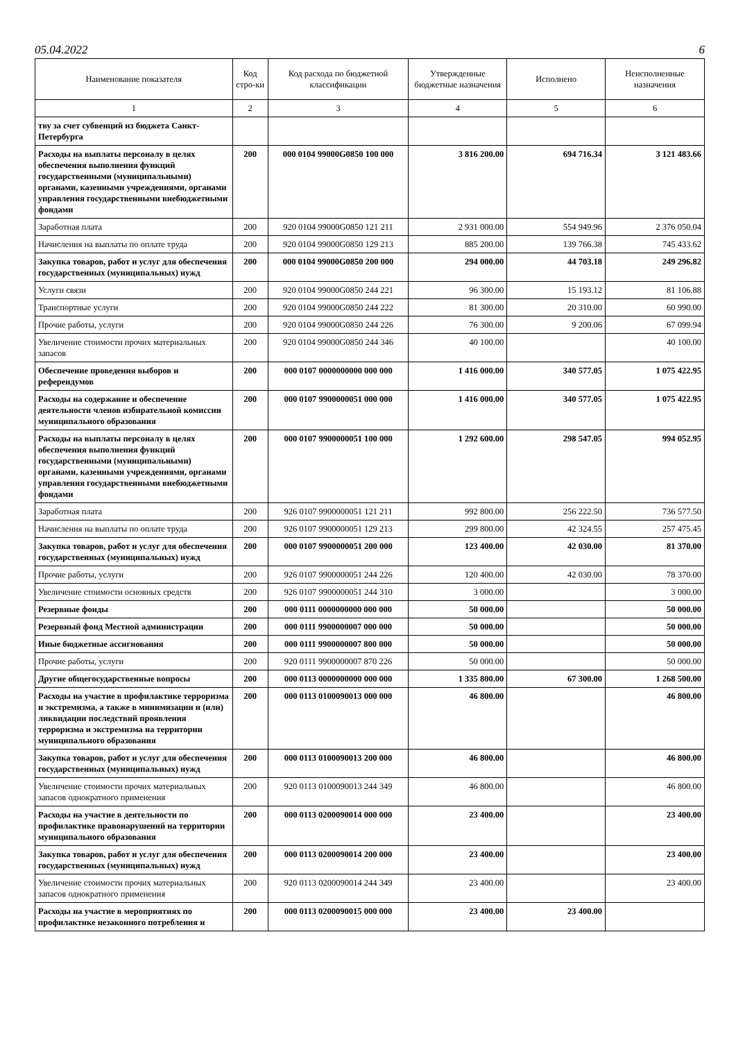05.04.2022 6
| Наименование показателя | Код стро-ки | Код расхода по бюджетной классификации | Утвержденные бюджетные назначения | Исполнено | Неисполненные назначения |
| --- | --- | --- | --- | --- | --- |
| 1 | 2 | 3 | 4 | 5 | 6 |
| тву за счет субвенций из бюджета Санкт-Петербурга | | | | | |
| Расходы на выплаты персоналу в целях обеспечения выполнения функций государственными (муниципальными) органами, казенными учреждениями, органами управления государственными внебюджетными фондами | 200 | 000 0104 99000G0850 100 000 | 3 816 200.00 | 694 716.34 | 3 121 483.66 |
| Заработная плата | 200 | 920 0104 99000G0850 121 211 | 2 931 000.00 | 554 949.96 | 2 376 050.04 |
| Начисления на выплаты по оплате труда | 200 | 920 0104 99000G0850 129 213 | 885 200.00 | 139 766.38 | 745 433.62 |
| Закупка товаров, работ и услуг для обеспечения государственных (муниципальных) нужд | 200 | 000 0104 99000G0850 200 000 | 294 000.00 | 44 703.18 | 249 296.82 |
| Услуги связи | 200 | 920 0104 99000G0850 244 221 | 96 300.00 | 15 193.12 | 81 106.88 |
| Транспортные услуги | 200 | 920 0104 99000G0850 244 222 | 81 300.00 | 20 310.00 | 60 990.00 |
| Прочие работы, услуги | 200 | 920 0104 99000G0850 244 226 | 76 300.00 | 9 200.06 | 67 099.94 |
| Увеличение стоимости прочих материальных запасов | 200 | 920 0104 99000G0850 244 346 | 40 100.00 | | 40 100.00 |
| Обеспечение проведения выборов и референдумов | 200 | 000 0107 0000000000 000 000 | 1 416 000.00 | 340 577.05 | 1 075 422.95 |
| Расходы на содержание и обеспечение деятельности членов избирательной комиссии муниципального образования | 200 | 000 0107 9900000051 000 000 | 1 416 000.00 | 340 577.05 | 1 075 422.95 |
| Расходы на выплаты персоналу в целях обеспечения выполнения функций государственными (муниципальными) органами, казенными учреждениями, органами управления государственными внебюджетными фондами | 200 | 000 0107 9900000051 100 000 | 1 292 600.00 | 298 547.05 | 994 052.95 |
| Заработная плата | 200 | 926 0107 9900000051 121 211 | 992 800.00 | 256 222.50 | 736 577.50 |
| Начисления на выплаты по оплате труда | 200 | 926 0107 9900000051 129 213 | 299 800.00 | 42 324.55 | 257 475.45 |
| Закупка товаров, работ и услуг для обеспечения государственных (муниципальных) нужд | 200 | 000 0107 9900000051 200 000 | 123 400.00 | 42 030.00 | 81 370.00 |
| Прочие работы, услуги | 200 | 926 0107 9900000051 244 226 | 120 400.00 | 42 030.00 | 78 370.00 |
| Увеличение стоимости основных средств | 200 | 926 0107 9900000051 244 310 | 3 000.00 | | 3 000.00 |
| Резервные фонды | 200 | 000 0111 0000000000 000 000 | 50 000.00 | | 50 000.00 |
| Резервный фонд Местной администрации | 200 | 000 0111 9900000007 000 000 | 50 000.00 | | 50 000.00 |
| Иные бюджетные ассигнования | 200 | 000 0111 9900000007 800 000 | 50 000.00 | | 50 000.00 |
| Прочие работы, услуги | 200 | 920 0111 9900000007 870 226 | 50 000.00 | | 50 000.00 |
| Другие общегосударственные вопросы | 200 | 000 0113 0000000000 000 000 | 1 335 800.00 | 67 300.00 | 1 268 500.00 |
| Расходы на участие в профилактике терроризма и экстремизма, а также в минимизации и (или) ликвидации последствий проявления терроризма и экстремизма на территории муниципального образования | 200 | 000 0113 0100090013 000 000 | 46 800.00 | | 46 800.00 |
| Закупка товаров, работ и услуг для обеспечения государственных (муниципальных) нужд | 200 | 000 0113 0100090013 200 000 | 46 800.00 | | 46 800.00 |
| Увеличение стоимости прочих материальных запасов однократного применения | 200 | 920 0113 0100090013 244 349 | 46 800.00 | | 46 800.00 |
| Расходы на участие в деятельности по профилактике правонарушений на территории муниципального образования | 200 | 000 0113 0200090014 000 000 | 23 400.00 | | 23 400.00 |
| Закупка товаров, работ и услуг для обеспечения государственных (муниципальных) нужд | 200 | 000 0113 0200090014 200 000 | 23 400.00 | | 23 400.00 |
| Увеличение стоимости прочих материальных запасов однократного применения | 200 | 920 0113 0200090014 244 349 | 23 400.00 | | 23 400.00 |
| Расходы на участие в мероприятиях по профилактике незаконного потребления н | 200 | 000 0113 0200090015 000 000 | 23 400.00 | 23 400.00 | |